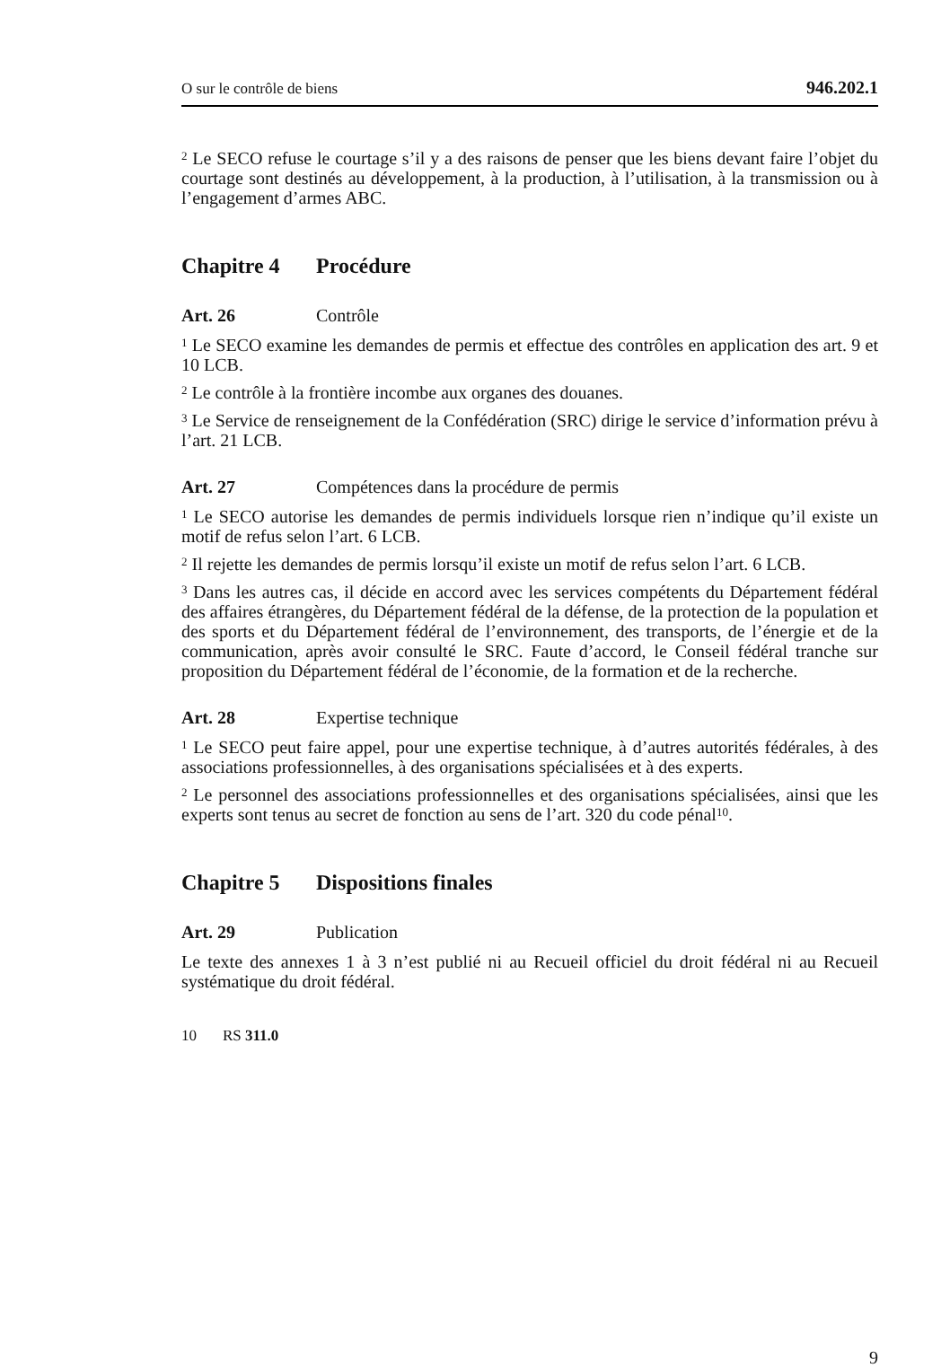O sur le contrôle de biens 946.202.1
<sup>2</sup> Le SECO refuse le courtage s’il y a des raisons de penser que les biens devant faire l’objet du courtage sont destinés au développement, à la production, à l’utilisation, à la transmission ou à l’engagement d’armes ABC.
Chapitre 4 Procédure
Art. 26 Contrôle
<sup>1</sup> Le SECO examine les demandes de permis et effectue des contrôles en application des art. 9 et 10 LCB.
<sup>2</sup> Le contrôle à la frontière incombe aux organes des douanes.
<sup>3</sup> Le Service de renseignement de la Confédération (SRC) dirige le service d’information prévu à l’art. 21 LCB.
Art. 27 Compétences dans la procédure de permis
<sup>1</sup> Le SECO autorise les demandes de permis individuels lorsque rien n’indique qu’il existe un motif de refus selon l’art. 6 LCB.
<sup>2</sup> Il rejette les demandes de permis lorsqu’il existe un motif de refus selon l’art. 6 LCB.
<sup>3</sup> Dans les autres cas, il décide en accord avec les services compétents du Département fédéral des affaires étrangères, du Département fédéral de la défense, de la protection de la population et des sports et du Département fédéral de l’environnement, des transports, de l’énergie et de la communication, après avoir consulté le SRC. Faute d’accord, le Conseil fédéral tranche sur proposition du Département fédéral de l’économie, de la formation et de la recherche.
Art. 28 Expertise technique
<sup>1</sup> Le SECO peut faire appel, pour une expertise technique, à d’autres autorités fédérales, à des associations professionnelles, à des organisations spécialisées et à des experts.
<sup>2</sup> Le personnel des associations professionnelles et des organisations spécialisées, ainsi que les experts sont tenus au secret de fonction au sens de l’art. 320 du code pénal<sup>10</sup>.
Chapitre 5 Dispositions finales
Art. 29 Publication
Le texte des annexes 1 à 3 n’est publié ni au Recueil officiel du droit fédéral ni au Recueil systématique du droit fédéral.
10 RS 311.0
9